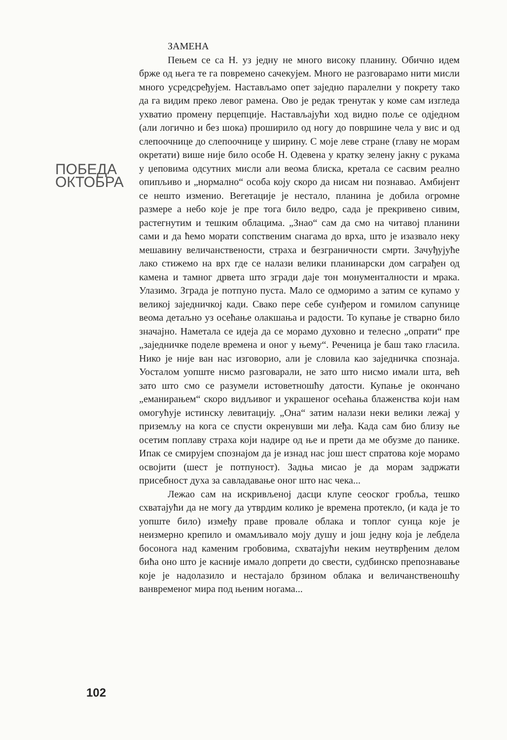ПОБЕДА
ОКТОБРА
102
ЗАМЕНА
Пењем се са Н. уз једну не много високу планину. Обично идем брже од њега те га повремено сачекујем. Много не разговарамо нити мисли много усредсређујем. Настављамо опет заједно паралелни у покрету тако да га видим преко левог рамена. Ово је редак тренутак у коме сам изгледа ухватио промену перцепције. Настављајући ход видно поље се одједном (али логично и без шока) проширило од ногу до површине чела у вис и од слепоочнице до слепоочнице у ширину. С моје леве стране (главу не морам окретати) више није било особе Н. Одевена у кратку зелену јакну с рукама у џеповима одсутних мисли али веома блиска, кретала се сасвим реално опипљиво и „нормално“ особа коју скоро да нисам ни познавао. Амбијент се нешто изменио. Вегетације је нестало, планина је добила огромне размере а небо које је пре тога било ведро, сада је прекривено сивим, растегнутим и тешким облацима. „Знао“ сам да смо на читавој планини сами и да ћемо морати сопственим снагама до врха, што је изазвало неку мешавину величанствености, страха и безграничности смрти. Зачуђујуће лако стижемо на врх где се налази велики планинарски дом саграђен од камена и тамног дрвета што згради даје тон монументалности и мрака. Улазимо. Зграда је потпуно пуста. Мало се одморимо а затим се купамо у великој заједничкој кади. Свако пере себе сунђером и гомилом сапунице веома детаљно уз осећање олакшања и радости. То купање је стварно било значајно. Наметала се идеја да се морамо духовно и телесно „опрати“ пре „заједничке поделе времена и оног у њему“. Реченица је баш тако гласила. Нико је није ван нас изговорио, али је словила као заједничка спознаја. Уосталом уопште нисмо разговарали, не зато што нисмо имали шта, већ зато што смо се разумели истоветношћу датости. Купање је окончано „еманирањем“ скоро видљивог и украшеног осећања блаженства који нам омогућује истинску левитацију. „Она“ затим налази неки велики лежај у приземљу на кога се спусти окренувши ми леђа. Када сам био близу ње осетим поплаву страха који надире од ње и прети да ме обузме до панике. Ипак се смирујем спознајом да је изнад нас још шест спратова које морамо освојити (шест је потпуност). Задња мисао је да морам задржати присебност духа за савладавање оног што нас чека...
Лежао сам на искривљеној дасци клупе сеоског гробља, тешко схватајући да не могу да утврдим колико је времена протекло, (и када је то уопште било) између праве провале облака и топлог сунца које је неизмерно крепило и омамљивало моју душу и још једну која је лебдела босонога над каменим гробовима, схватајући неким неутврђеним делом бића оно што је касније имало допрети до свести, судбинско препознавање које је надолазило и нестајало брзином облака и величанственошћу ванвременог мира под њеним ногама...